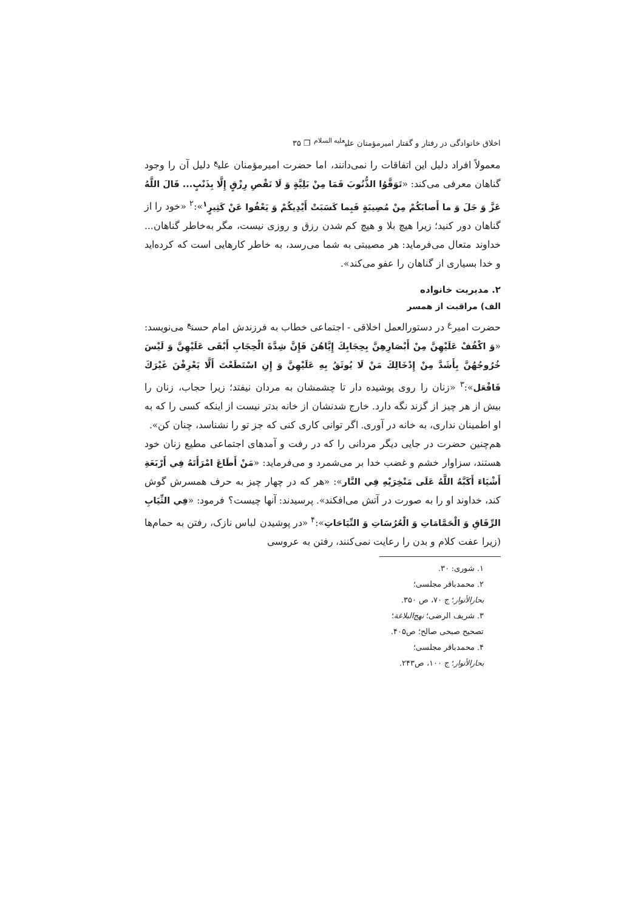اخلاق خانوادگی در رفتار و گفتار امیرمؤمنان علی<sup>علیه السلام</sup> ❐ ۳۵
معمولاً افراد دلیل این اتفاقات را نمی‌دانند، اما حضرت امیرمؤمنان علی<sup>ع</sup> دلیل آن را وجود گناهان معرفی می‌کند: «تَوَقَّوُا الذُّنُوبَ فَمَا مِنْ بَلِيَّةٍ وَ لَا نَقْصِ رِزْقٍ إِلَّا بِذَنْبٍ... قَالَ اللَّهُ عَزَّ وَ جَلَ وَ ما أَصابَكُمْ مِنْ مُصِيبَةٍ فَبِما كَسَبَتْ أَيْدِيكُمْ وَ يَعْفُوا عَنْ كَثِيرٍ<sup>۱</sup>»:<sup>۲</sup> «خود را از گناهان دور کنید؛ زیرا هیچ بلا و هیچ کم شدن رزق و روزی نیست، مگر به‌خاطر گناهان... خداوند متعال می‌فرماید: هر مصیبتی به شما می‌رسد، به خاطر کارهایی است که کرده‌اید و خدا بسیاری از گناهان را عفو می‌کند».
۲. مدیریت خانواده
الف) مراقبت از همسر
حضرت امیر<sup>ع</sup> در دستورالعمل اخلاقی - اجتماعی خطاب به فرزندش امام حسن<sup>ع</sup> می‌نویسد: «وَ اكْفُفْ عَلَيْهِنَّ مِنْ أَبْصَارِهِنَّ بِحِجَابِكَ إِيَّاهُنَ فَإِنَّ شِدَّةَ الْحِجَابِ أَبْقَى عَلَيْهِنَّ وَ لَيْسَ خُرُوجُهُنَّ بِأَشَدَّ مِنْ إِدْخَالِكَ مَنْ لَا يُوثَقُ بِهِ عَلَيْهِنَّ وَ إِنِ اسْتَطَعْتَ أَلَّا يَعْرِفْنَ غَيْرَكَ فَافْعَل»:<sup>۳</sup> «زنان را روی پوشیده دار تا چشمشان به مردان نیفتد؛ زیرا حجاب، زنان را بیش از هر چیز از گزند نگه دارد. خارج شدنشان از خانه بدتر نیست از اینکه کسی را که به او اطمینان نداری، به خانه در آوری. اگر توانی کاری کنی که جز تو را نشناسد، چنان کن».
هم‌چنین حضرت در جایی دیگر مردانی را که در رفت و آمدهای اجتماعی مطیع زنان خود هستند، سزاوار خشم و غضب خدا بر می‌شمرد و می‌فرماید: «مَنْ أَطَاعَ امْرَأَتَهُ فِي أَرْبَعَةِ أَشْيَاءَ أَكَبَّهُ اللَّهُ عَلَى مَنْخِرَيْهِ فِي النَّار»: «هر که در چهار چیز به حرف همسرش گوش کند، خداوند او را به صورت در آتش می‌افکند». پرسیدند: آنها چیست؟ فرمود: «فِي الثِّيَابِ الرِّقَاقِ وَ الْحَمَّامَاتِ وَ الْعُرُسَاتِ وَ النِّيَاحَاتِ»:<sup>۴</sup> «در پوشیدن لباس نازک، رفتن به حمام‌ها (زیرا عفت کلام و بدن را رعایت نمی‌کنند، رفتن به عروسی
۱. شوری: ۳۰.
۲. محمدباقر مجلسی؛ بحارالأنوار؛ ج ۷۰، ص ۳۵۰.
۳. شریف الرضی؛ نهج‌البلاغة؛ تصحیح صبحی صالح؛ ص۴۰۵.
۴. محمدباقر مجلسی؛ بحارالأنوار؛ ج ۱۰۰، ص۲۴۳.